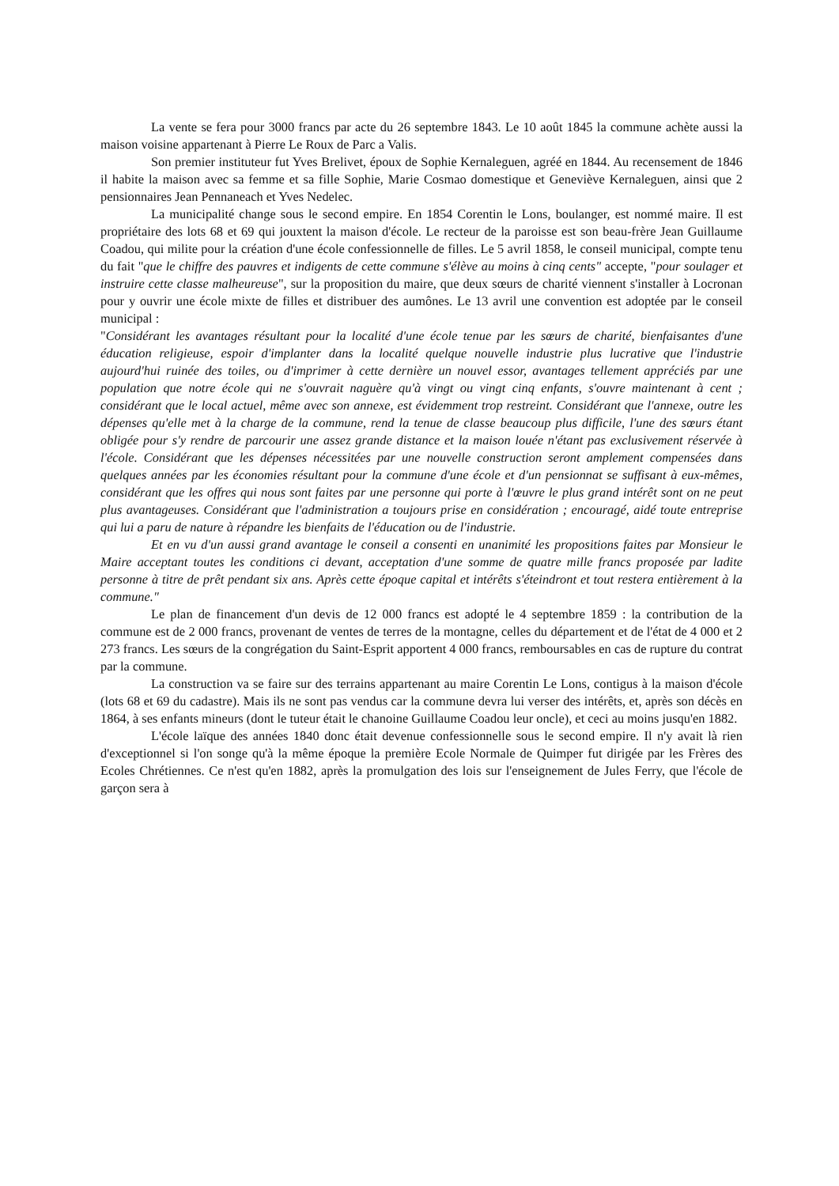La vente se fera pour 3000 francs par acte du 26 septembre 1843. Le 10 août 1845 la commune achète aussi la maison voisine appartenant à Pierre Le Roux de Parc a Valis.
Son premier instituteur fut Yves Brelivet, époux de Sophie Kernaleguen, agréé en 1844. Au recensement de 1846 il habite la maison avec sa femme et sa fille Sophie, Marie Cosmao domestique et Geneviève Kernaleguen, ainsi que 2 pensionnaires Jean Pennaneach et Yves Nedelec.
La municipalité change sous le second empire. En 1854 Corentin le Lons, boulanger, est nommé maire. Il est propriétaire des lots 68 et 69 qui jouxtent la maison d'école. Le recteur de la paroisse est son beau-frère Jean Guillaume Coadou, qui milite pour la création d'une école confessionnelle de filles. Le 5 avril 1858, le conseil municipal, compte tenu du fait "que le chiffre des pauvres et indigents de cette commune s'élève au moins à cinq cents" accepte, "pour soulager et instruire cette classe malheureuse", sur la proposition du maire, que deux sœurs de charité viennent s'installer à Locronan pour y ouvrir une école mixte de filles et distribuer des aumônes. Le 13 avril une convention est adoptée par le conseil municipal :
"Considérant les avantages résultant pour la localité d'une école tenue par les sœurs de charité, bienfaisantes d'une éducation religieuse, espoir d'implanter dans la localité quelque nouvelle industrie plus lucrative que l'industrie aujourd'hui ruinée des toiles, ou d'imprimer à cette dernière un nouvel essor, avantages tellement appréciés par une population que notre école qui ne s'ouvrait naguère qu'à vingt ou vingt cinq enfants, s'ouvre maintenant à cent ; considérant que le local actuel, même avec son annexe, est évidemment trop restreint. Considérant que l'annexe, outre les dépenses qu'elle met à la charge de la commune, rend la tenue de classe beaucoup plus difficile, l'une des sœurs étant obligée pour s'y rendre de parcourir une assez grande distance et la maison louée n'étant pas exclusivement réservée à l'école. Considérant que les dépenses nécessitées par une nouvelle construction seront amplement compensées dans quelques années par les économies résultant pour la commune d'une école et d'un pensionnat se suffisant à eux-mêmes, considérant que les offres qui nous sont faites par une personne qui porte à l'œuvre le plus grand intérêt sont on ne peut plus avantageuses. Considérant que l'administration a toujours prise en considération ; encouragé, aidé toute entreprise qui lui a paru de nature à répandre les bienfaits de l'éducation ou de l'industrie.
Et en vu d'un aussi grand avantage le conseil a consenti en unanimité les propositions faites par Monsieur le Maire acceptant toutes les conditions ci devant, acceptation d'une somme de quatre mille francs proposée par ladite personne à titre de prêt pendant six ans. Après cette époque capital et intérêts s'éteindront et tout restera entièrement à la commune."
Le plan de financement d'un devis de 12 000 francs est adopté le 4 septembre 1859 : la contribution de la commune est de 2 000 francs, provenant de ventes de terres de la montagne, celles du département et de l'état de 4 000 et 2 273 francs. Les sœurs de la congrégation du Saint-Esprit apportent 4 000 francs, remboursables en cas de rupture du contrat par la commune.
La construction va se faire sur des terrains appartenant au maire Corentin Le Lons, contigus à la maison d'école (lots 68 et 69 du cadastre). Mais ils ne sont pas vendus car la commune devra lui verser des intérêts, et, après son décès en 1864, à ses enfants mineurs (dont le tuteur était le chanoine Guillaume Coadou leur oncle), et ceci au moins jusqu'en 1882.
L'école laïque des années 1840 donc était devenue confessionnelle sous le second empire. Il n'y avait là rien d'exceptionnel si l'on songe qu'à la même époque la première Ecole Normale de Quimper fut dirigée par les Frères des Ecoles Chrétiennes. Ce n'est qu'en 1882, après la promulgation des lois sur l'enseignement de Jules Ferry, que l'école de garçon sera à